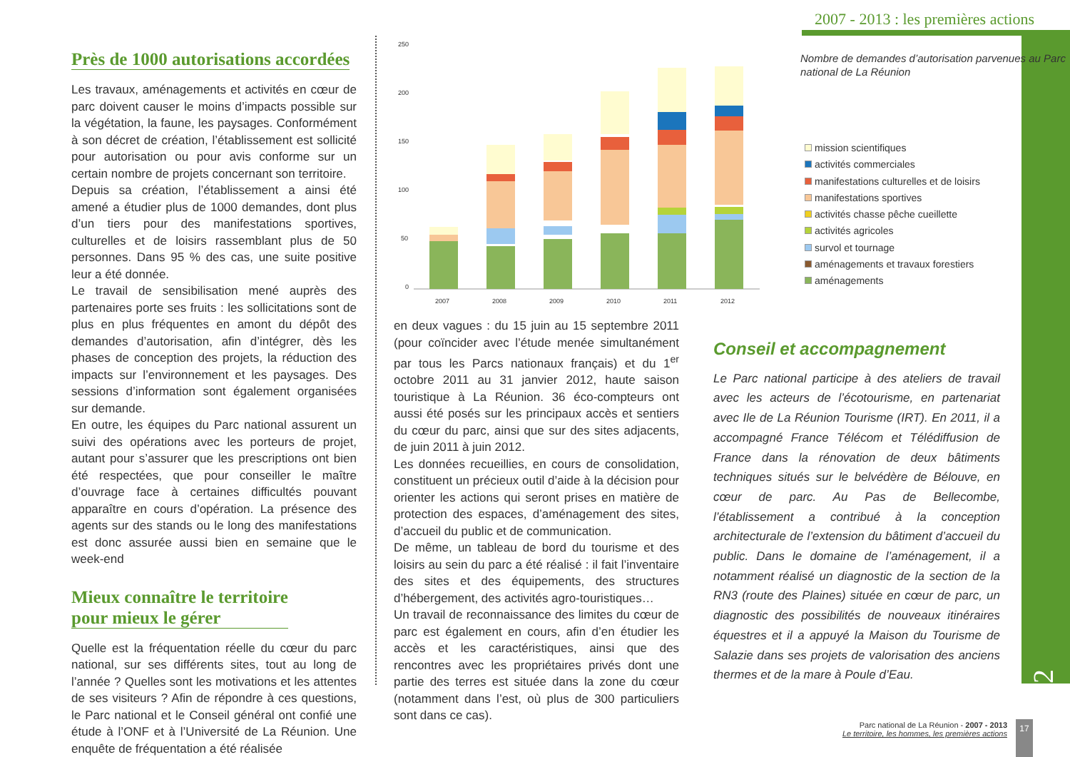2007 - 2013 : les premières actions
Partie 2
Près de 1000 autorisations accordées
Les travaux, aménagements et activités en cœur de parc doivent causer le moins d’impacts possible sur la végétation, la faune, les paysages. Conformément à son décret de création, l’établissement est sollicité pour autorisation ou pour avis conforme sur un certain nombre de projets concernant son territoire.
Depuis sa création, l’établissement a ainsi été amené a étudier plus de 1000 demandes, dont plus d’un tiers pour des manifestations sportives, culturelles et de loisirs rassemblant plus de 50 personnes. Dans 95 % des cas, une suite positive leur a été donnée.
Le travail de sensibilisation mené auprès des partenaires porte ses fruits : les sollicitations sont de plus en plus fréquentes en amont du dépôt des demandes d’autorisation, afin d’intégrer, dès les phases de conception des projets, la réduction des impacts sur l’environnement et les paysages. Des sessions d’information sont également organisées sur demande.
En outre, les équipes du Parc national assurent un suivi des opérations avec les porteurs de projet, autant pour s’assurer que les prescriptions ont bien été respectées, que pour conseiller le maître d’ouvrage face à certaines difficultés pouvant apparaître en cours d’opération. La présence des agents sur des stands ou le long des manifestations est donc assurée aussi bien en semaine que le week-end
Mieux connaître le territoire
pour mieux le gérer
Quelle est la fréquentation réelle du cœur du parc national, sur ses différents sites, tout au long de l’année ? Quelles sont les motivations et les attentes de ses visiteurs ? Afin de répondre à ces questions, le Parc national et le Conseil général ont confié une étude à l’ONF et à l’Université de La Réunion. Une enquête de fréquentation a été réalisée
250
200
150
100
50
0
2007
2008
2009
2010
2011
2012
Nombre de demandes d’autorisation parvenues au Parc national de La Réunion
mission scientifiques
activités commerciales
manifestations culturelles et de loisirs
manifestations sportives
activités chasse pêche cueillette
activités agricoles
survol et tournage
aménagements et travaux forestiers
aménagements
en deux vagues : du 15 juin au 15 septembre 2011 (pour coïncider avec l’étude menée simultanément par tous les Parcs nationaux français) et du 1<sup>er</sup> octobre 2011 au 31 janvier 2012, haute saison touristique à La Réunion. 36 éco-compteurs ont aussi été posés sur les principaux accès et sentiers du cœur du parc, ainsi que sur des sites adjacents, de juin 2011 à juin 2012.
Les données recueillies, en cours de consolidation, constituent un précieux outil d’aide à la décision pour orienter les actions qui seront prises en matière de protection des espaces, d’aménagement des sites, d’accueil du public et de communication.
De même, un tableau de bord du tourisme et des loisirs au sein du parc a été réalisé : il fait l’inventaire des sites et des équipements, des structures d’hébergement, des activités agro-touristiques…
Un travail de reconnaissance des limites du cœur de parc est également en cours, afin d’en étudier les accès et les caractéristiques, ainsi que des rencontres avec les propriétaires privés dont une partie des terres est située dans la zone du cœur (notamment dans l’est, où plus de 300 particuliers sont dans ce cas).
Conseil et accompagnement
Le Parc national participe à des ateliers de travail avec les acteurs de l’écotourisme, en partenariat avec Ile de La Réunion Tourisme (IRT). En 2011, il a accompagné France Télécom et Télédiffusion de France dans la rénovation de deux bâtiments techniques situés sur le belvédère de Bélouve, en cœur de parc. Au Pas de Bellecombe, l’établissement a contribué à la conception architecturale de l’extension du bâtiment d’accueil du public. Dans le domaine de l’aménagement, il a notamment réalisé un diagnostic de la section de la RN3 (route des Plaines) située en cœur de parc, un diagnostic des possibilités de nouveaux itinéraires équestres et il a appuyé la Maison du Tourisme de Salazie dans ses projets de valorisation des anciens thermes et de la mare à Poule d’Eau.
Parc national de La Réunion - 2007 - 2013
Le territoire, les hommes, les premières actions
17